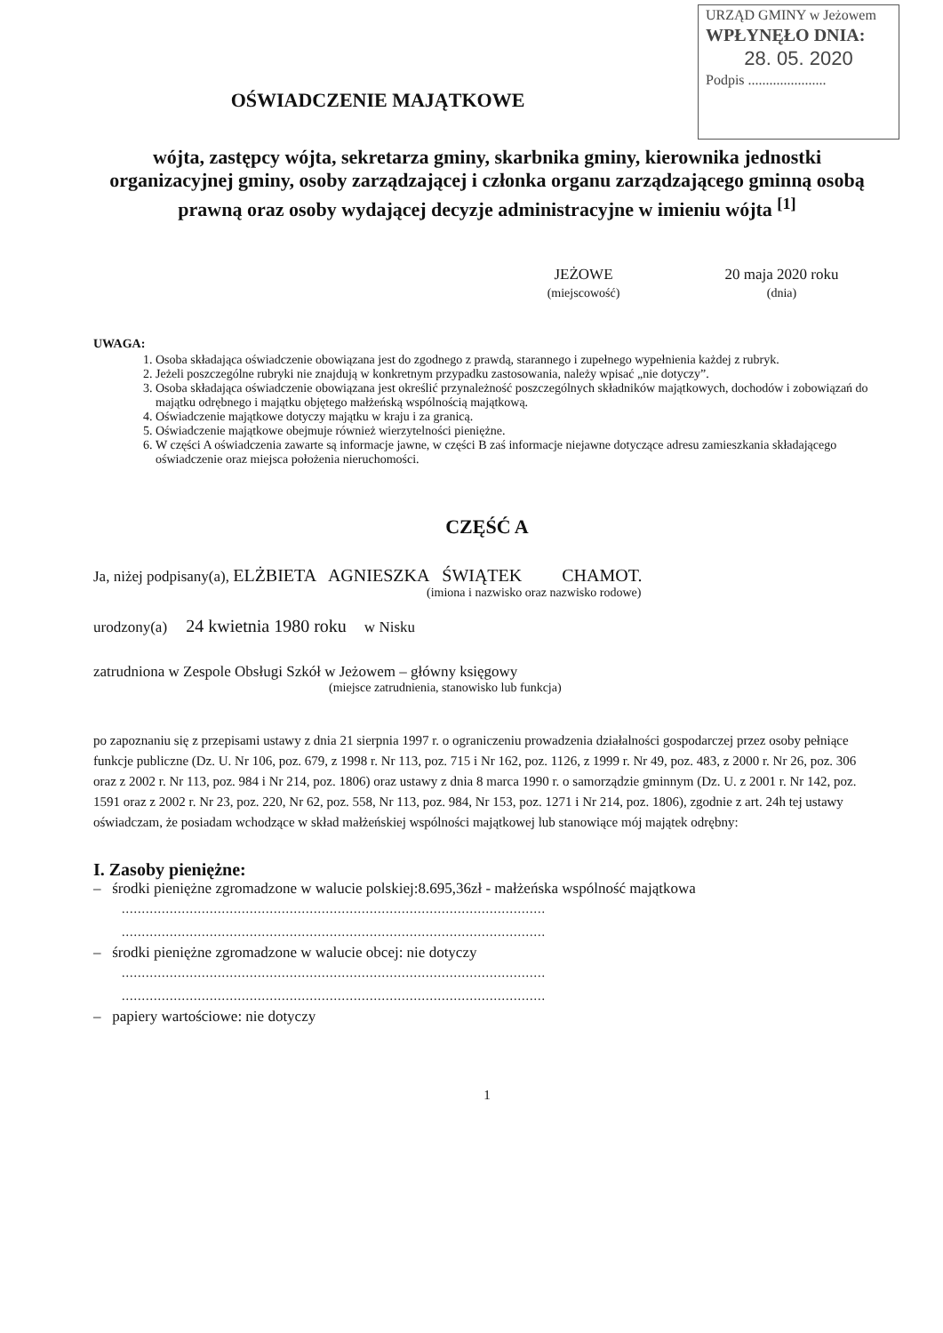URZĄD GMINY w Jeżowem
WPŁYNĘŁO DNIA:
28. 05. 2020
Podpis ......................
OŚWIADCZENIE MAJĄTKOWE
wójta, zastępcy wójta, sekretarza gminy, skarbnika gminy, kierownika jednostki organizacyjnej gminy, osoby zarządzającej i członka organu zarządzającego gminną osobą prawną oraz osoby wydającej decyzje administracyjne w imieniu wójta <sup>[1]</sup>
JEŻOWE
(miejscowość)
20 maja 2020 roku
(dnia)
UWAGA:
1. Osoba składająca oświadczenie obowiązana jest do zgodnego z prawdą, starannego i zupełnego wypełnienia każdej z rubryk.
2. Jeżeli poszczególne rubryki nie znajdują w konkretnym przypadku zastosowania, należy wpisać „nie dotyczy”.
3. Osoba składająca oświadczenie obowiązana jest określić przynależność poszczególnych składników majątkowych, dochodów i zobowiązań do majątku odrębnego i majątku objętego małżeńską wspólnością majątkową.
4. Oświadczenie majątkowe dotyczy majątku w kraju i za granicą.
5. Oświadczenie majątkowe obejmuje również wierzytelności pieniężne.
6. W części A oświadczenia zawarte są informacje jawne, w części B zaś informacje niejawne dotyczące adresu zamieszkania składającego oświadczenie oraz miejsca położenia nieruchomości.
CZĘŚĆ A
Ja, niżej podpisany(a), ELŻBIETA AGNIESZKA ŚWIĄTEK CHAMOT.
(imiona i nazwisko oraz nazwisko rodowe)
urodzony(a) 24 kwietnia 1980 roku w Nisku
zatrudniona w Zespole Obsługi Szkół w Jeżowem – główny księgowy
(miejsce zatrudnienia, stanowisko lub funkcja)
po zapoznaniu się z przepisami ustawy z dnia 21 sierpnia 1997 r. o ograniczeniu prowadzenia działalności gospodarczej przez osoby pełniące funkcje publiczne (Dz. U. Nr 106, poz. 679, z 1998 r. Nr 113, poz. 715 i Nr 162, poz. 1126, z 1999 r. Nr 49, poz. 483, z 2000 r. Nr 26, poz. 306 oraz z 2002 r. Nr 113, poz. 984 i Nr 214, poz. 1806) oraz ustawy z dnia 8 marca 1990 r. o samorządzie gminnym (Dz. U. z 2001 r. Nr 142, poz. 1591 oraz z 2002 r. Nr 23, poz. 220, Nr 62, poz. 558, Nr 113, poz. 984, Nr 153, poz. 1271 i Nr 214, poz. 1806), zgodnie z art. 24h tej ustawy oświadczam, że posiadam wchodzące w skład małżeńskiej wspólności majątkowej lub stanowiące mój majątek odrębny:
I. Zasoby pieniężne:
– środki pieniężne zgromadzone w walucie polskiej:8.695,36zł - małżeńska wspólność majątkowa
..........................................................................................................
..........................................................................................................
– środki pieniężne zgromadzone w walucie obcej: nie dotyczy
..........................................................................................................
..........................................................................................................
– papiery wartościowe: nie dotyczy
1